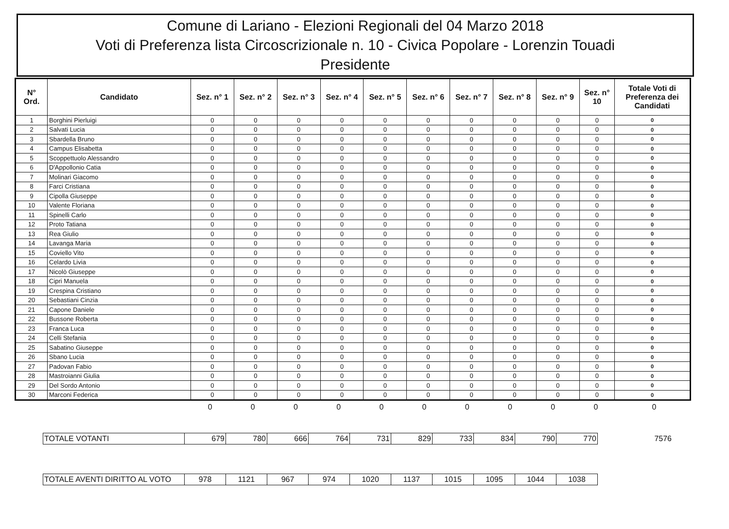Comune di Lariano - Elezioni Regionali del 04 Marzo 2018
Voti di Preferenza lista Circoscrizionale n. 10 - Civica Popolare - Lorenzin Touadi
Presidente
| N° Ord. | Candidato | Sez. n° 1 | Sez. n° 2 | Sez. n° 3 | Sez. n° 4 | Sez. n° 5 | Sez. n° 6 | Sez. n° 7 | Sez. n° 8 | Sez. n° 9 | Sez. n° 10 | Totale Voti di Preferenza dei Candidati |
| --- | --- | --- | --- | --- | --- | --- | --- | --- | --- | --- | --- | --- |
| 1 | Borghini Pierluigi | 0 | 0 | 0 | 0 | 0 | 0 | 0 | 0 | 0 | 0 | 0 |
| 2 | Salvati Lucia | 0 | 0 | 0 | 0 | 0 | 0 | 0 | 0 | 0 | 0 | 0 |
| 3 | Sbardella Bruno | 0 | 0 | 0 | 0 | 0 | 0 | 0 | 0 | 0 | 0 | 0 |
| 4 | Campus Elisabetta | 0 | 0 | 0 | 0 | 0 | 0 | 0 | 0 | 0 | 0 | 0 |
| 5 | Scoppettuolo Alessandro | 0 | 0 | 0 | 0 | 0 | 0 | 0 | 0 | 0 | 0 | 0 |
| 6 | D'Appollonio Catia | 0 | 0 | 0 | 0 | 0 | 0 | 0 | 0 | 0 | 0 | 0 |
| 7 | Molinari Giacomo | 0 | 0 | 0 | 0 | 0 | 0 | 0 | 0 | 0 | 0 | 0 |
| 8 | Farci Cristiana | 0 | 0 | 0 | 0 | 0 | 0 | 0 | 0 | 0 | 0 | 0 |
| 9 | Cipolla Giuseppe | 0 | 0 | 0 | 0 | 0 | 0 | 0 | 0 | 0 | 0 | 0 |
| 10 | Valente Floriana | 0 | 0 | 0 | 0 | 0 | 0 | 0 | 0 | 0 | 0 | 0 |
| 11 | Spinelli Carlo | 0 | 0 | 0 | 0 | 0 | 0 | 0 | 0 | 0 | 0 | 0 |
| 12 | Proto Tatiana | 0 | 0 | 0 | 0 | 0 | 0 | 0 | 0 | 0 | 0 | 0 |
| 13 | Rea Giulio | 0 | 0 | 0 | 0 | 0 | 0 | 0 | 0 | 0 | 0 | 0 |
| 14 | Lavanga Maria | 0 | 0 | 0 | 0 | 0 | 0 | 0 | 0 | 0 | 0 | 0 |
| 15 | Coviello Vito | 0 | 0 | 0 | 0 | 0 | 0 | 0 | 0 | 0 | 0 | 0 |
| 16 | Celardo Livia | 0 | 0 | 0 | 0 | 0 | 0 | 0 | 0 | 0 | 0 | 0 |
| 17 | Nicolò Giuseppe | 0 | 0 | 0 | 0 | 0 | 0 | 0 | 0 | 0 | 0 | 0 |
| 18 | Cipri Manuela | 0 | 0 | 0 | 0 | 0 | 0 | 0 | 0 | 0 | 0 | 0 |
| 19 | Crespina Cristiano | 0 | 0 | 0 | 0 | 0 | 0 | 0 | 0 | 0 | 0 | 0 |
| 20 | Sebastiani Cinzia | 0 | 0 | 0 | 0 | 0 | 0 | 0 | 0 | 0 | 0 | 0 |
| 21 | Capone Daniele | 0 | 0 | 0 | 0 | 0 | 0 | 0 | 0 | 0 | 0 | 0 |
| 22 | Bussone Roberta | 0 | 0 | 0 | 0 | 0 | 0 | 0 | 0 | 0 | 0 | 0 |
| 23 | Franca Luca | 0 | 0 | 0 | 0 | 0 | 0 | 0 | 0 | 0 | 0 | 0 |
| 24 | Celli Stefania | 0 | 0 | 0 | 0 | 0 | 0 | 0 | 0 | 0 | 0 | 0 |
| 25 | Sabatino Giuseppe | 0 | 0 | 0 | 0 | 0 | 0 | 0 | 0 | 0 | 0 | 0 |
| 26 | Sbano Lucia | 0 | 0 | 0 | 0 | 0 | 0 | 0 | 0 | 0 | 0 | 0 |
| 27 | Padovan Fabio | 0 | 0 | 0 | 0 | 0 | 0 | 0 | 0 | 0 | 0 | 0 |
| 28 | Mastroianni Giulia | 0 | 0 | 0 | 0 | 0 | 0 | 0 | 0 | 0 | 0 | 0 |
| 29 | Del Sordo Antonio | 0 | 0 | 0 | 0 | 0 | 0 | 0 | 0 | 0 | 0 | 0 |
| 30 | Marconi Federica | 0 | 0 | 0 | 0 | 0 | 0 | 0 | 0 | 0 | 0 | 0 |
| | 0 | 0 | 0 | 0 | 0 | 0 | 0 | 0 | 0 | 0 | 0 |
| TOTALE VOTANTI | 679 | 780 | 666 | 764 | 731 | 829 | 733 | 834 | 790 | 770 | 7576 |
| TOTALE AVENTI DIRITTO AL VOTO | 978 | 1121 | 967 | 974 | 1020 | 1137 | 1015 | 1095 | 1044 | 1038 |